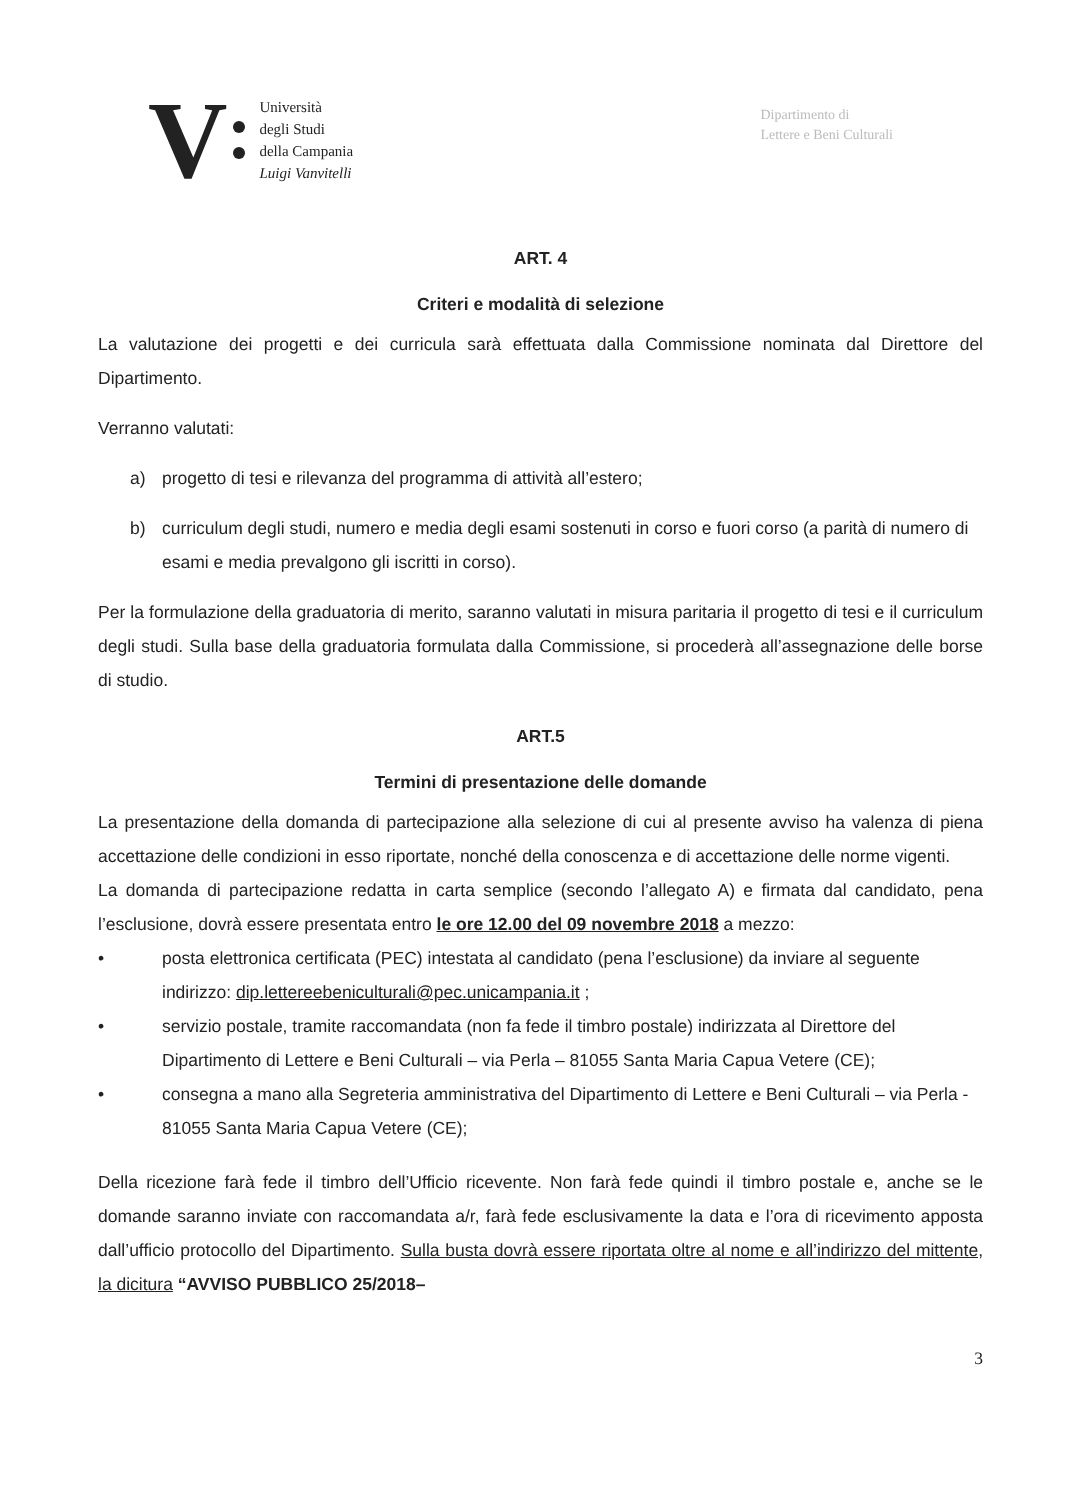V
Università
degli Studi
della Campania
Luigi Vanvitelli
Dipartimento di
Lettere e Beni Culturali
ART. 4
Criteri e modalità di selezione
La valutazione dei progetti e dei curricula sarà effettuata dalla Commissione nominata dal Direttore del Dipartimento.
Verranno valutati:
a) progetto di tesi e rilevanza del programma di attività all’estero;
b) curriculum degli studi, numero e media degli esami sostenuti in corso e fuori corso (a parità di numero di esami e media prevalgono gli iscritti in corso).
Per la formulazione della graduatoria di merito, saranno valutati in misura paritaria il progetto di tesi e il curriculum degli studi. Sulla base della graduatoria formulata dalla Commissione, si procederà all’assegnazione delle borse di studio.
ART.5
Termini di presentazione delle domande
La presentazione della domanda di partecipazione alla selezione di cui al presente avviso ha valenza di piena accettazione delle condizioni in esso riportate, nonché della conoscenza e di accettazione delle norme vigenti.
La domanda di partecipazione redatta in carta semplice (secondo l’allegato A) e firmata dal candidato, pena l’esclusione, dovrà essere presentata entro le ore 12.00 del 09 novembre 2018 a mezzo:
• posta elettronica certificata (PEC) intestata al candidato (pena l’esclusione) da inviare al seguente indirizzo: dip.lettereebeniculturali@pec.unicampania.it ;
• servizio postale, tramite raccomandata (non fa fede il timbro postale) indirizzata al Direttore del Dipartimento di Lettere e Beni Culturali – via Perla – 81055 Santa Maria Capua Vetere (CE);
• consegna a mano alla Segreteria amministrativa del Dipartimento di Lettere e Beni Culturali – via Perla - 81055 Santa Maria Capua Vetere (CE);
Della ricezione farà fede il timbro dell’Ufficio ricevente. Non farà fede quindi il timbro postale e, anche se le domande saranno inviate con raccomandata a/r, farà fede esclusivamente la data e l’ora di ricevimento apposta dall’ufficio protocollo del Dipartimento. Sulla busta dovrà essere riportata oltre al nome e all’indirizzo del mittente, la dicitura “AVVISO PUBBLICO 25/2018–
3